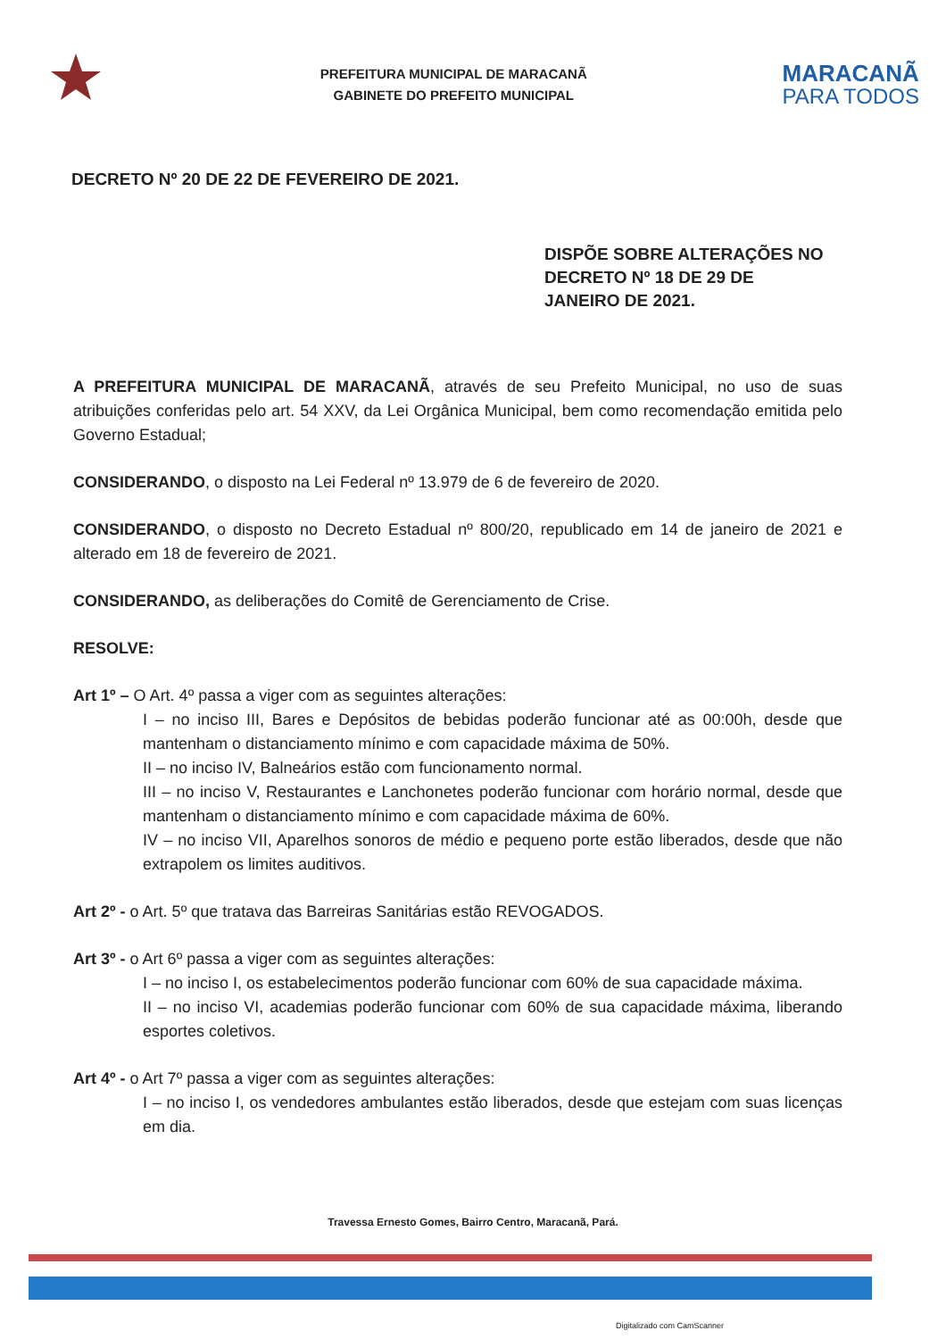PREFEITURA MUNICIPAL DE MARACANÃ
GABINETE DO PREFEITO MUNICIPAL
MARACANÃ
PARA TODOS
DECRETO Nº 20 DE 22 DE FEVEREIRO DE 2021.
DISPÕE SOBRE ALTERAÇÕES NO DECRETO Nº 18 DE 29 DE JANEIRO DE 2021.
A PREFEITURA MUNICIPAL DE MARACANÃ, através de seu Prefeito Municipal, no uso de suas atribuições conferidas pelo art. 54 XXV, da Lei Orgânica Municipal, bem como recomendação emitida pelo Governo Estadual;
CONSIDERANDO, o disposto na Lei Federal nº 13.979 de 6 de fevereiro de 2020.
CONSIDERANDO, o disposto no Decreto Estadual nº 800/20, republicado em 14 de janeiro de 2021 e alterado em 18 de fevereiro de 2021.
CONSIDERANDO, as deliberações do Comitê de Gerenciamento de Crise.
RESOLVE:
Art 1º – O Art. 4º passa a viger com as seguintes alterações:
I – no inciso III, Bares e Depósitos de bebidas poderão funcionar até as 00:00h, desde que mantenham o distanciamento mínimo e com capacidade máxima de 50%.
II – no inciso IV, Balneários estão com funcionamento normal.
III – no inciso V, Restaurantes e Lanchonetes poderão funcionar com horário normal, desde que mantenham o distanciamento mínimo e com capacidade máxima de 60%.
IV – no inciso VII, Aparelhos sonoros de médio e pequeno porte estão liberados, desde que não extrapolem os limites auditivos.
Art 2º - o Art. 5º que tratava das Barreiras Sanitárias estão REVOGADOS.
Art 3º - o Art 6º passa a viger com as seguintes alterações:
I – no inciso I, os estabelecimentos poderão funcionar com 60% de sua capacidade máxima.
II – no inciso VI, academias poderão funcionar com 60% de sua capacidade máxima, liberando esportes coletivos.
Art 4º - o Art 7º passa a viger com as seguintes alterações:
I – no inciso I, os vendedores ambulantes estão liberados, desde que estejam com suas licenças em dia.
Travessa Ernesto Gomes, Bairro Centro, Maracanã, Pará.
Digitalizado com CamScanner